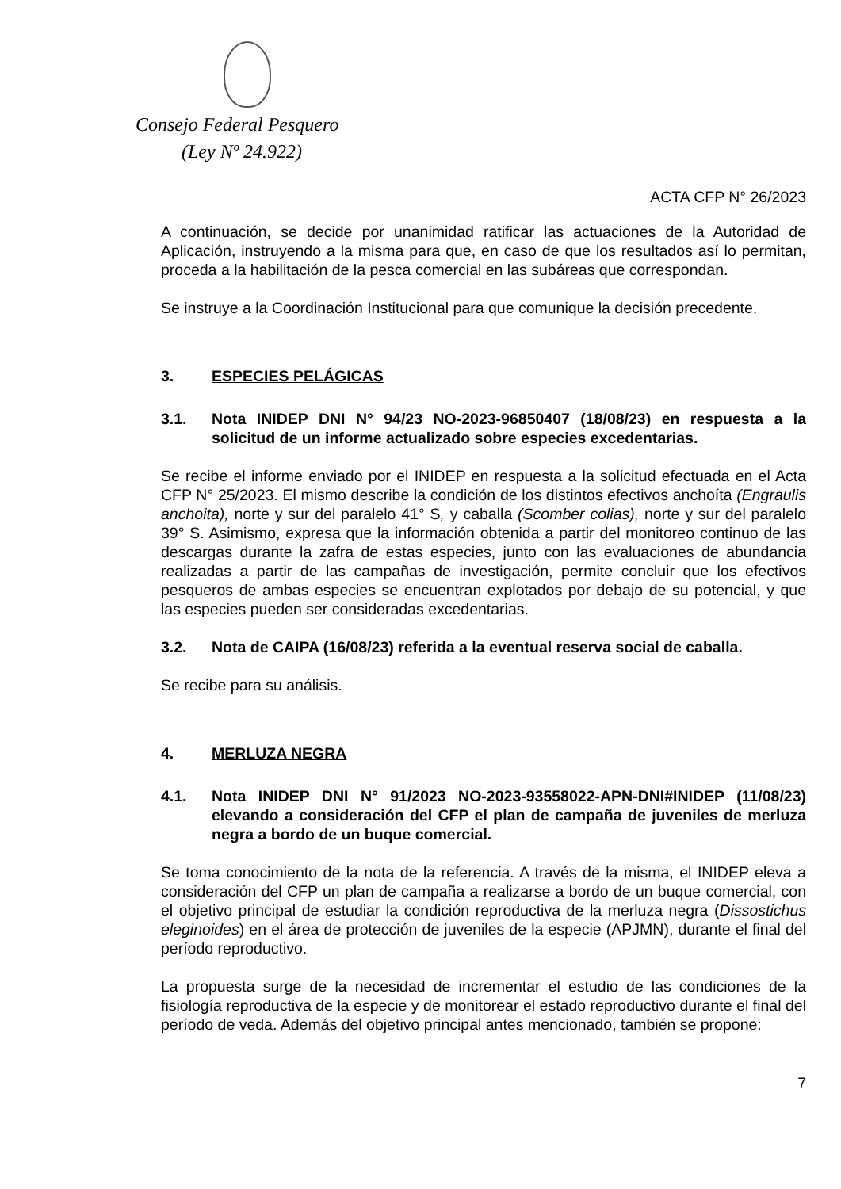Consejo Federal Pesquero
(Ley Nº 24.922)
ACTA CFP N° 26/2023
A continuación, se decide por unanimidad ratificar las actuaciones de la Autoridad de Aplicación, instruyendo a la misma para que, en caso de que los resultados así lo permitan, proceda a la habilitación de la pesca comercial en las subáreas que correspondan.
Se instruye a la Coordinación Institucional para que comunique la decisión precedente.
3. ESPECIES PELÁGICAS
3.1. Nota INIDEP DNI N° 94/23 NO-2023-96850407 (18/08/23) en respuesta a la solicitud de un informe actualizado sobre especies excedentarias.
Se recibe el informe enviado por el INIDEP en respuesta a la solicitud efectuada en el Acta CFP N° 25/2023. El mismo describe la condición de los distintos efectivos anchoíta (Engraulis anchoita), norte y sur del paralelo 41° S, y caballa (Scomber colias), norte y sur del paralelo 39° S. Asimismo, expresa que la información obtenida a partir del monitoreo continuo de las descargas durante la zafra de estas especies, junto con las evaluaciones de abundancia realizadas a partir de las campañas de investigación, permite concluir que los efectivos pesqueros de ambas especies se encuentran explotados por debajo de su potencial, y que las especies pueden ser consideradas excedentarias.
3.2. Nota de CAIPA (16/08/23) referida a la eventual reserva social de caballa.
Se recibe para su análisis.
4. MERLUZA NEGRA
4.1. Nota INIDEP DNI N° 91/2023 NO-2023-93558022-APN-DNI#INIDEP (11/08/23) elevando a consideración del CFP el plan de campaña de juveniles de merluza negra a bordo de un buque comercial.
Se toma conocimiento de la nota de la referencia. A través de la misma, el INIDEP eleva a consideración del CFP un plan de campaña a realizarse a bordo de un buque comercial, con el objetivo principal de estudiar la condición reproductiva de la merluza negra (Dissostichus eleginoides) en el área de protección de juveniles de la especie (APJMN), durante el final del período reproductivo.
La propuesta surge de la necesidad de incrementar el estudio de las condiciones de la fisiología reproductiva de la especie y de monitorear el estado reproductivo durante el final del período de veda. Además del objetivo principal antes mencionado, también se propone:
7